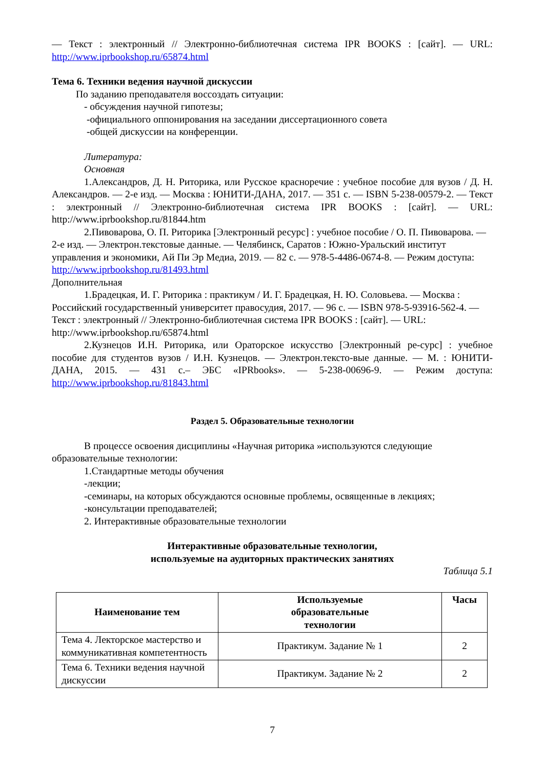— Текст : электронный // Электронно-библиотечная система IPR BOOKS : [сайт]. — URL: http://www.iprbookshop.ru/65874.html
Тема 6. Техники ведения научной дискуссии
По заданию преподавателя воссоздать ситуации:
- обсуждения научной гипотезы;
-официального оппонирования на заседании диссертационного совета
-общей дискуссии на конференции.
Литература:
Основная
1.Александров, Д. Н. Риторика, или Русское красноречие : учебное пособие для вузов / Д. Н. Александров. — 2-е изд. — Москва : ЮНИТИ-ДАНА, 2017. — 351 с. — ISBN 5-238-00579-2. — Текст : электронный // Электронно-библиотечная система IPR BOOKS : [сайт]. — URL: http://www.iprbookshop.ru/81844.htm
2.Пивоварова, О. П. Риторика [Электронный ресурс] : учебное пособие / О. П. Пивоварова. — 2-е изд. — Электрон.текстовые данные. — Челябинск, Саратов : Южно-Уральский институт управления и экономики, Ай Пи Эр Медиа, 2019. — 82 с. — 978-5-4486-0674-8. — Режим доступа: http://www.iprbookshop.ru/81493.html
Дополнительная
1.Брадецкая, И. Г. Риторика : практикум / И. Г. Брадецкая, Н. Ю. Соловьева. — Москва : Российский государственный университет правосудия, 2017. — 96 с. — ISBN 978-5-93916-562-4. — Текст : электронный // Электронно-библиотечная система IPR BOOKS : [сайт]. — URL: http://www.iprbookshop.ru/65874.html
2.Кузнецов И.Н. Риторика, или Ораторское искусство [Электронный ре-сурс] : учебное пособие для студентов вузов / И.Н. Кузнецов. — Электрон.тексто-вые данные. — М. : ЮНИТИ-ДАНА, 2015. — 431 с.– ЭБС «IPRbooks». — 5-238-00696-9. — Режим доступа: http://www.iprbookshop.ru/81843.html
Раздел 5. Образовательные технологии
В процессе освоения дисциплины «Научная риторика »используются следующие образовательные технологии:
1.Стандартные методы обучения
-лекции;
-семинары, на которых обсуждаются основные проблемы, освященные в лекциях;
-консультации преподавателей;
2. Интерактивные образовательные технологии
Интерактивные образовательные технологии,
используемые на аудиторных практических занятиях
Таблица 5.1
| Наименование тем | Используемые образовательные технологии | Часы |
| --- | --- | --- |
| Тема 4. Лекторское мастерство и коммуникативная компетентность | Практикум. Задание № 1 | 2 |
| Тема 6. Техники ведения научной дискуссии | Практикум. Задание № 2 | 2 |
7